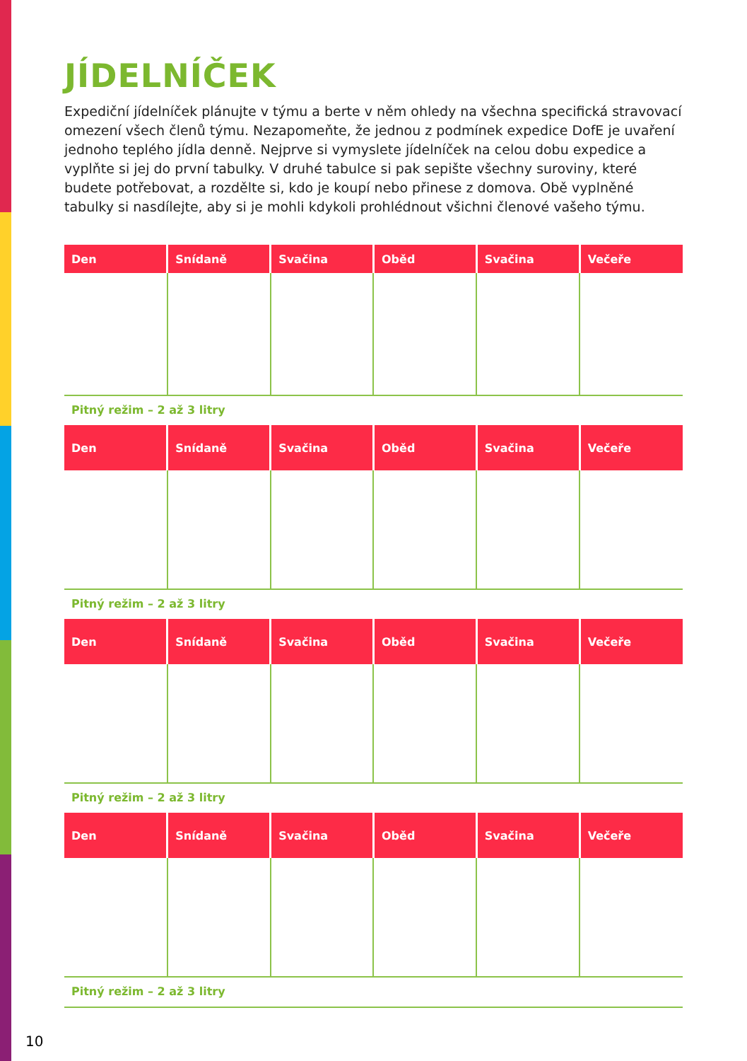JÍDELNÍČEK
Expediční jídelníček plánujte v týmu a berte v něm ohledy na všechna specifická stravovací omezení všech členů týmu. Nezapomeňte, že jednou z podmínek expedice DofE je uvaření jednoho teplého jídla denně. Nejprve si vymyslete jídelníček na celou dobu expedice a vyplňte si jej do první tabulky. V druhé tabulce si pak sepište všechny suroviny, které budete potřebovat, a rozdělte si, kdo je koupí nebo přinese z domova. Obě vyplněné tabulky si nasdílejte, aby si je mohli kdykoli prohlédnout všichni členové vašeho týmu.
| Den | Snídaně | Svačina | Oběd | Svačina | Večeře |
| --- | --- | --- | --- | --- | --- |
Pitný režim – 2 až 3 litry
| Den | Snídaně | Svačina | Oběd | Svačina | Večeře |
| --- | --- | --- | --- | --- | --- |
Pitný režim – 2 až 3 litry
| Den | Snídaně | Svačina | Oběd | Svačina | Večeře |
| --- | --- | --- | --- | --- | --- |
Pitný režim – 2 až 3 litry
| Den | Snídaně | Svačina | Oběd | Svačina | Večeře |
| --- | --- | --- | --- | --- | --- |
Pitný režim – 2 až 3 litry
10